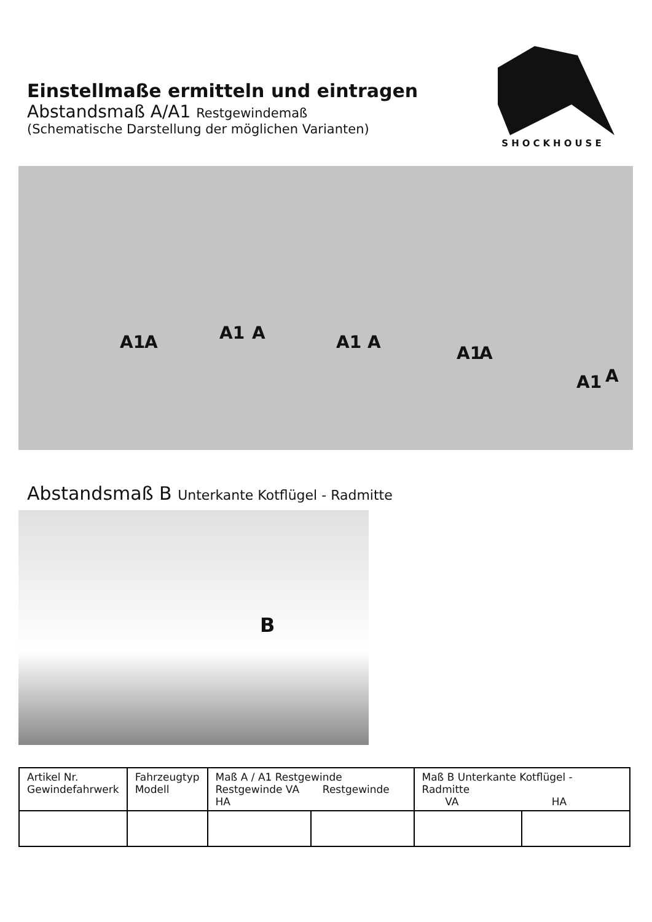Einstellmaße ermitteln und eintragen
Abstandsmaß A/A1 Restgewindemaß
(Schematische Darstellung der möglichen Varianten)
SHOCKHOUSE
A1 A A1 A A1 A
A1 A
A1 A
Abstandsmaß B Unterkante Kotflügel - Radmitte
B
| Artikel Nr. Gewindefahrwerk | Fahrzeugtyp Modell | Maß A / A1 Restgewinde Restgewinde VA Restgewinde HA | | Maß B Unterkante Kotflügel - Radmitte VA HA | |
| --- | --- | --- | --- | --- | --- |